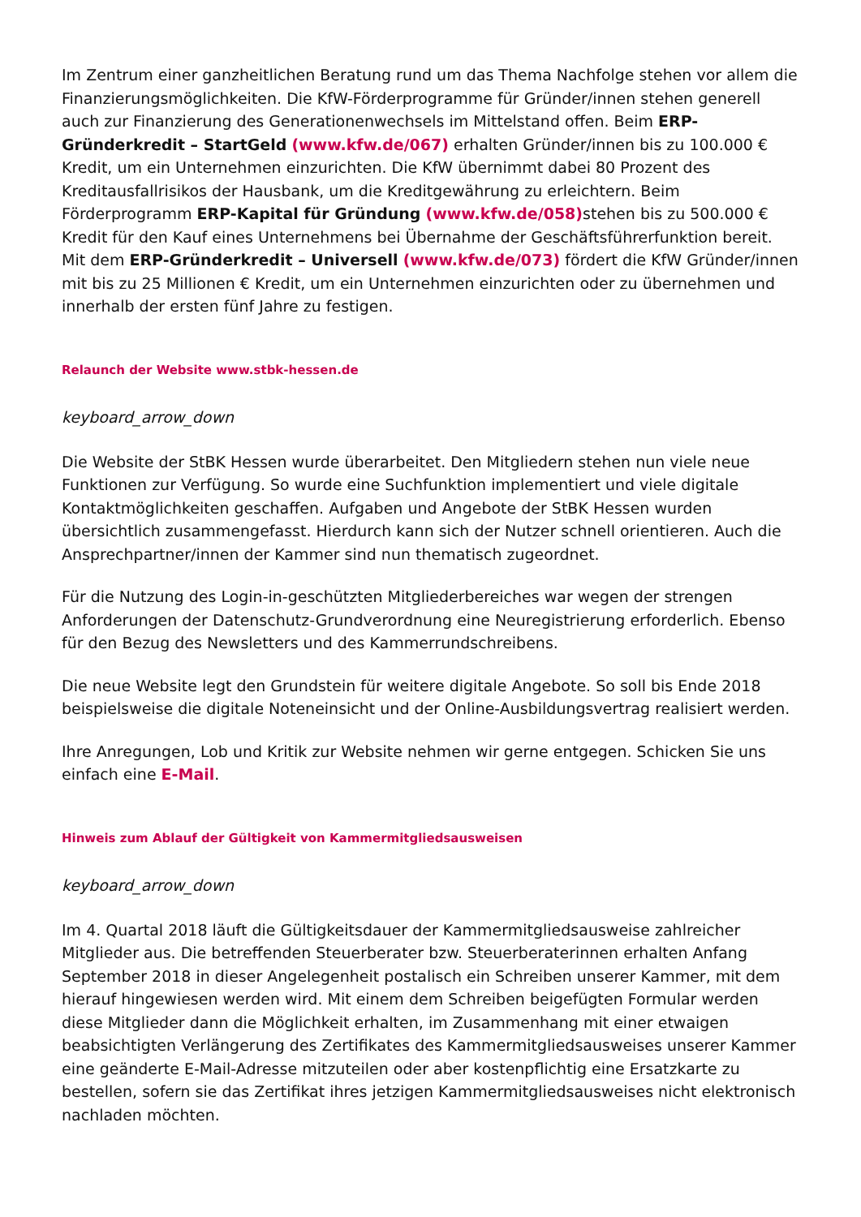Im Zentrum einer ganzheitlichen Beratung rund um das Thema Nachfolge stehen vor allem die Finanzierungsmöglichkeiten. Die KfW-Förderprogramme für Gründer/innen stehen generell auch zur Finanzierung des Generationenwechsels im Mittelstand offen. Beim ERP-Gründerkredit – StartGeld (www.kfw.de/067) erhalten Gründer/innen bis zu 100.000 € Kredit, um ein Unternehmen einzurichten. Die KfW übernimmt dabei 80 Prozent des Kreditausfallrisikos der Hausbank, um die Kreditgewährung zu erleichtern. Beim Förderprogramm ERP-Kapital für Gründung (www.kfw.de/058) stehen bis zu 500.000 € Kredit für den Kauf eines Unternehmens bei Übernahme der Geschäftsführerfunktion bereit. Mit dem ERP-Gründerkredit – Universell (www.kfw.de/073) fördert die KfW Gründer/innen mit bis zu 25 Millionen € Kredit, um ein Unternehmen einzurichten oder zu übernehmen und innerhalb der ersten fünf Jahre zu festigen.
Relaunch der Website www.stbk-hessen.de
keyboard_arrow_down
Die Website der StBK Hessen wurde überarbeitet. Den Mitgliedern stehen nun viele neue Funktionen zur Verfügung. So wurde eine Suchfunktion implementiert und viele digitale Kontaktmöglichkeiten geschaffen. Aufgaben und Angebote der StBK Hessen wurden übersichtlich zusammengefasst. Hierdurch kann sich der Nutzer schnell orientieren. Auch die Ansprechpartner/innen der Kammer sind nun thematisch zugeordnet.
Für die Nutzung des Login-in-geschützten Mitgliederbereiches war wegen der strengen Anforderungen der Datenschutz-Grundverordnung eine Neuregistrierung erforderlich. Ebenso für den Bezug des Newsletters und des Kammerrundschreibens.
Die neue Website legt den Grundstein für weitere digitale Angebote. So soll bis Ende 2018 beispielsweise die digitale Noteneinsicht und der Online-Ausbildungsvertrag realisiert werden.
Ihre Anregungen, Lob und Kritik zur Website nehmen wir gerne entgegen. Schicken Sie uns einfach eine E-Mail.
Hinweis zum Ablauf der Gültigkeit von Kammermitgliedsausweisen
keyboard_arrow_down
Im 4. Quartal 2018 läuft die Gültigkeitsdauer der Kammermitgliedsausweise zahlreicher Mitglieder aus. Die betreffenden Steuerberater bzw. Steuerberaterinnen erhalten Anfang September 2018 in dieser Angelegenheit postalisch ein Schreiben unserer Kammer, mit dem hierauf hingewiesen werden wird. Mit einem dem Schreiben beigefügten Formular werden diese Mitglieder dann die Möglichkeit erhalten, im Zusammenhang mit einer etwaigen beabsichtigten Verlängerung des Zertifikates des Kammermitgliedsausweises unserer Kammer eine geänderte E-Mail-Adresse mitzuteilen oder aber kostenpflichtig eine Ersatzkarte zu bestellen, sofern sie das Zertifikat ihres jetzigen Kammermitgliedsausweises nicht elektronisch nachladen möchten.